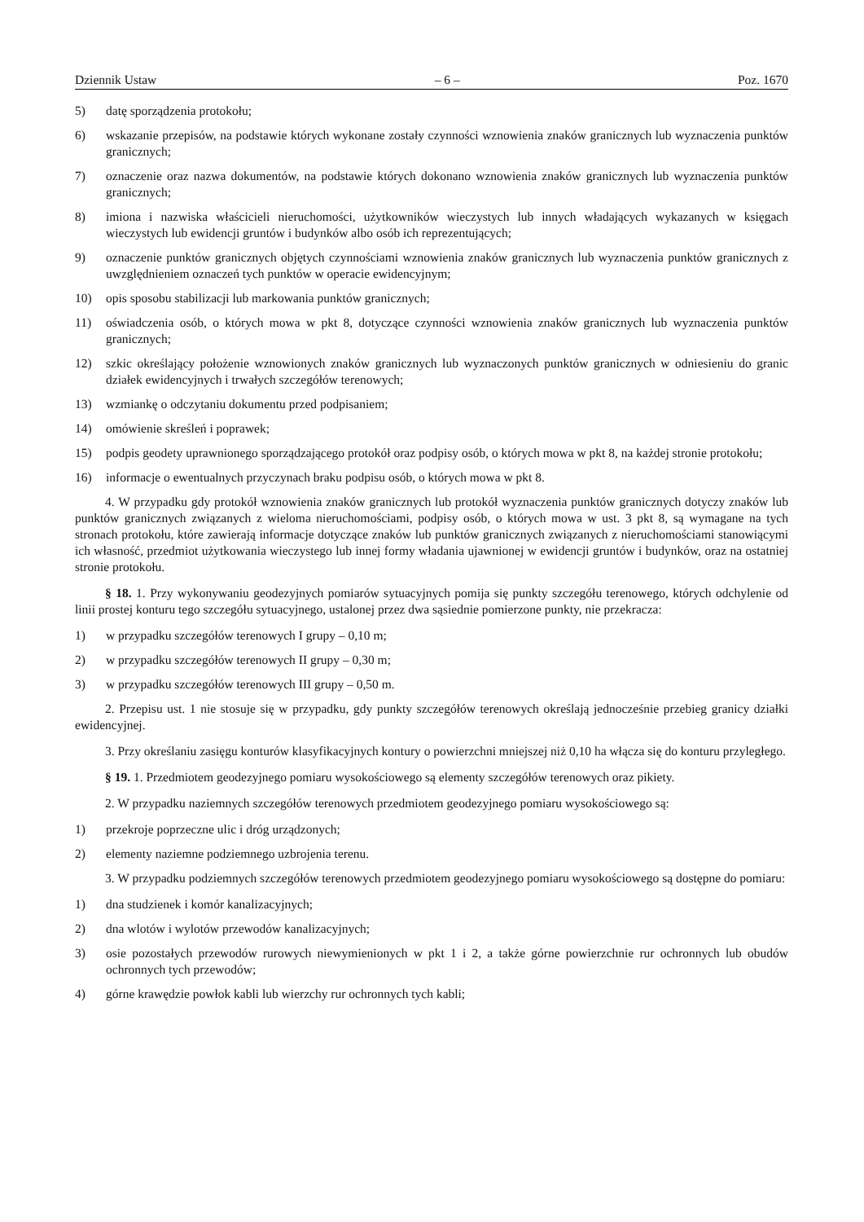Dziennik Ustaw – 6 – Poz. 1670
5) datę sporządzenia protokołu;
6) wskazanie przepisów, na podstawie których wykonane zostały czynności wznowienia znaków granicznych lub wyznaczenia punktów granicznych;
7) oznaczenie oraz nazwa dokumentów, na podstawie których dokonano wznowienia znaków granicznych lub wyznaczenia punktów granicznych;
8) imiona i nazwiska właścicieli nieruchomości, użytkowników wieczystych lub innych władających wykazanych w księgach wieczystych lub ewidencji gruntów i budynków albo osób ich reprezentujących;
9) oznaczenie punktów granicznych objętych czynnościami wznowienia znaków granicznych lub wyznaczenia punktów granicznych z uwzględnieniem oznaczeń tych punktów w operacie ewidencyjnym;
10) opis sposobu stabilizacji lub markowania punktów granicznych;
11) oświadczenia osób, o których mowa w pkt 8, dotyczące czynności wznowienia znaków granicznych lub wyznaczenia punktów granicznych;
12) szkic określający położenie wznowionych znaków granicznych lub wyznaczonych punktów granicznych w odniesieniu do granic działek ewidencyjnych i trwałych szczegółów terenowych;
13) wzmiankę o odczytaniu dokumentu przed podpisaniem;
14) omówienie skreśleń i poprawek;
15) podpis geodety uprawnionego sporządzającego protokół oraz podpisy osób, o których mowa w pkt 8, na każdej stronie protokołu;
16) informacje o ewentualnych przyczynach braku podpisu osób, o których mowa w pkt 8.
4. W przypadku gdy protokół wznowienia znaków granicznych lub protokół wyznaczenia punktów granicznych dotyczy znaków lub punktów granicznych związanych z wieloma nieruchomościami, podpisy osób, o których mowa w ust. 3 pkt 8, są wymagane na tych stronach protokołu, które zawierają informacje dotyczące znaków lub punktów granicznych związanych z nieruchomościami stanowiącymi ich własność, przedmiot użytkowania wieczystego lub innej formy władania ujawnionej w ewidencji gruntów i budynków, oraz na ostatniej stronie protokołu.
§ 18. 1. Przy wykonywaniu geodezyjnych pomiarów sytuacyjnych pomija się punkty szczegółu terenowego, których odchylenie od linii prostej konturu tego szczegółu sytuacyjnego, ustalonej przez dwa sąsiednie pomierzone punkty, nie przekracza:
1) w przypadku szczegółów terenowych I grupy – 0,10 m;
2) w przypadku szczegółów terenowych II grupy – 0,30 m;
3) w przypadku szczegółów terenowych III grupy – 0,50 m.
2. Przepisu ust. 1 nie stosuje się w przypadku, gdy punkty szczegółów terenowych określają jednocześnie przebieg granicy działki ewidencyjnej.
3. Przy określaniu zasięgu konturów klasyfikacyjnych kontury o powierzchni mniejszej niż 0,10 ha włącza się do konturu przyległego.
§ 19. 1. Przedmiotem geodezyjnego pomiaru wysokościowego są elementy szczegółów terenowych oraz pikiety.
2. W przypadku naziemnych szczegółów terenowych przedmiotem geodezyjnego pomiaru wysokościowego są:
1) przekroje poprzeczne ulic i dróg urządzonych;
2) elementy naziemne podziemnego uzbrojenia terenu.
3. W przypadku podziemnych szczegółów terenowych przedmiotem geodezyjnego pomiaru wysokościowego są dostępne do pomiaru:
1) dna studzienek i komór kanalizacyjnych;
2) dna wlotów i wylotów przewodów kanalizacyjnych;
3) osie pozostałych przewodów rurowych niewymienionych w pkt 1 i 2, a także górne powierzchnie rur ochronnych lub obudów ochronnych tych przewodów;
4) górne krawędzie powłok kabli lub wierzchy rur ochronnych tych kabli;